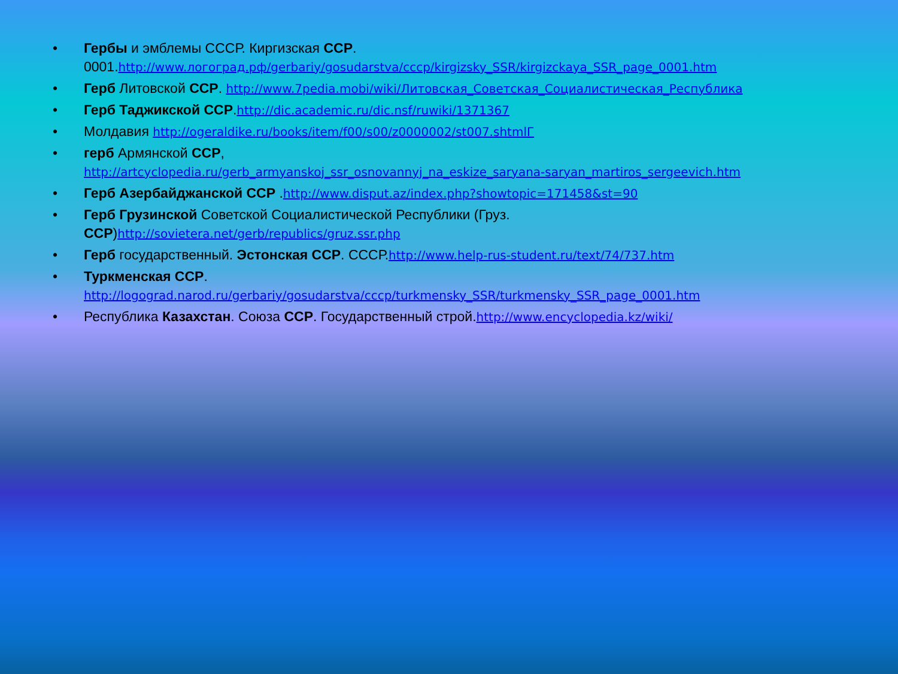• Гербы и эмблемы СССР. Киргизская ССР. 0001.http://www.логоград.рф/gerbariy/gosudarstva/cccp/kirgizsky_SSR/kirgizckaya_SSR_page_0001.htm
• Герб Литовской ССР. http://www.7pedia.mobi/wiki/Литовская_Советская_Социалистическая_Республика
• Герб Таджикской ССР.http://dic.academic.ru/dic.nsf/ruwiki/1371367
• Молдавия http://ogeraldike.ru/books/item/f00/s00/z0000002/st007.shtmlГ
• герб Армянской ССР,
http://artcyclopedia.ru/gerb_armyanskoj_ssr_osnovannyj_na_eskize_saryana-saryan_martiros_sergeevich.htm
• Герб Азербайджанской ССР .http://www.disput.az/index.php?showtopic=171458&st=90
• Герб Грузинской Советской Социалистической Республики (Груз.
ССР)http://sovietera.net/gerb/republics/gruz.ssr.php
• Герб государственный. Эстонская ССР. СССР.http://www.help-rus-student.ru/text/74/737.htm
• Туркменская ССР.
http://logograd.narod.ru/gerbariy/gosudarstva/cccp/turkmensky_SSR/turkmensky_SSR_page_0001.htm
• Республика Казахстан. Союза ССР. Государственный строй.http://www.encyclopedia.kz/wiki/